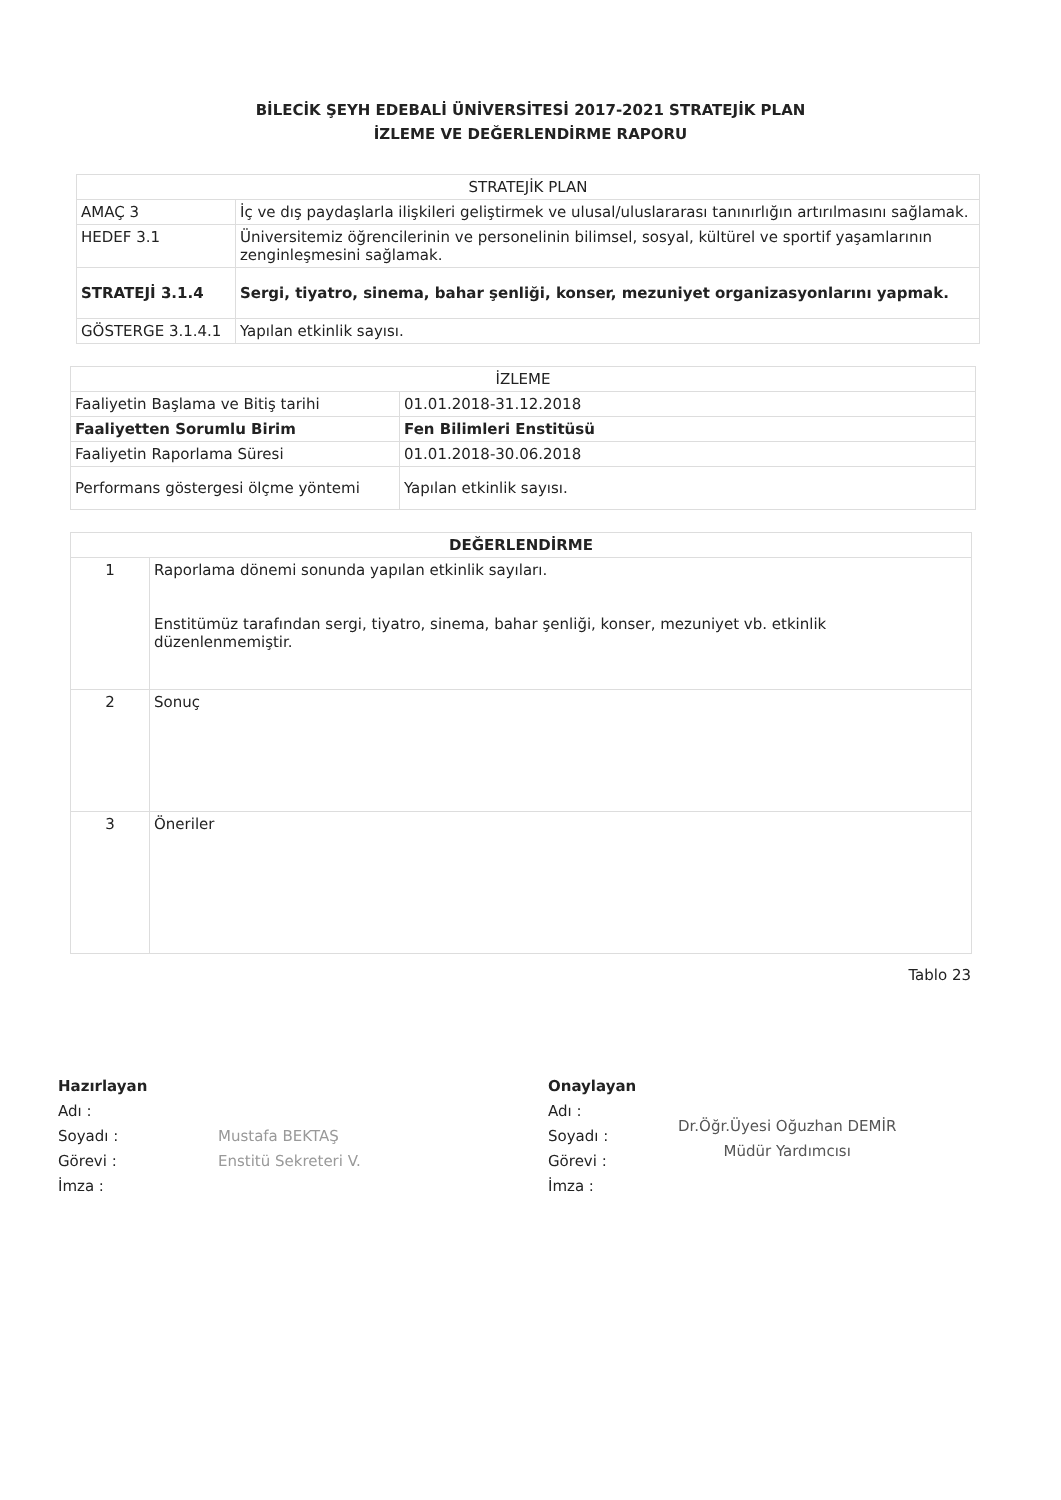BİLECİK ŞEYH EDEBALİ ÜNİVERSİTESİ 2017-2021 STRATEJİK PLAN
İZLEME VE DEĞERLENDİRME RAPORU
| STRATEJİK PLAN | |
| --- | --- |
| AMAÇ 3 | İç ve dış paydaşlarla ilişkileri geliştirmek ve ulusal/uluslararası tanınırlığın artırılmasını sağlamak. |
| HEDEF 3.1 | Üniversitemiz öğrencilerinin ve personelinin bilimsel, sosyal, kültürel ve sportif yaşamlarının zenginleşmesini sağlamak. |
| STRATEJİ 3.1.4 | Sergi, tiyatro, sinema, bahar şenliği, konser, mezuniyet organizasyonlarını yapmak. |
| GÖSTERGE 3.1.4.1 | Yapılan etkinlik sayısı. |
| İZLEME | |
| --- | --- |
| Faaliyetin Başlama ve Bitiş tarihi | 01.01.2018-31.12.2018 |
| Faaliyetten Sorumlu Birim | Fen Bilimleri Enstitüsü |
| Faaliyetin Raporlama Süresi | 01.01.2018-30.06.2018 |
| Performans göstergesi ölçme yöntemi | Yapılan etkinlik sayısı. |
| DEĞERLENDİRME | |
| --- | --- |
| 1 | Raporlama dönemi sonunda yapılan etkinlik sayıları. Enstitümüz tarafından sergi, tiyatro, sinema, bahar şenliği, konser, mezuniyet vb. etkinlik düzenlenmemiştir. |
| 2 | Sonuç |
| 3 | Öneriler |
Tablo 23
Hazırlayan
Adı :
Soyadı :
Görevi :
İmza :
Mustafa BEKTAŞ
Enstitü Sekreteri V.
Onaylayan
Adı :
Soyadı :
Görevi :
İmza :
Dr.Öğr.Üyesi Oğuzhan DEMİR
Müdür Yardımcısı